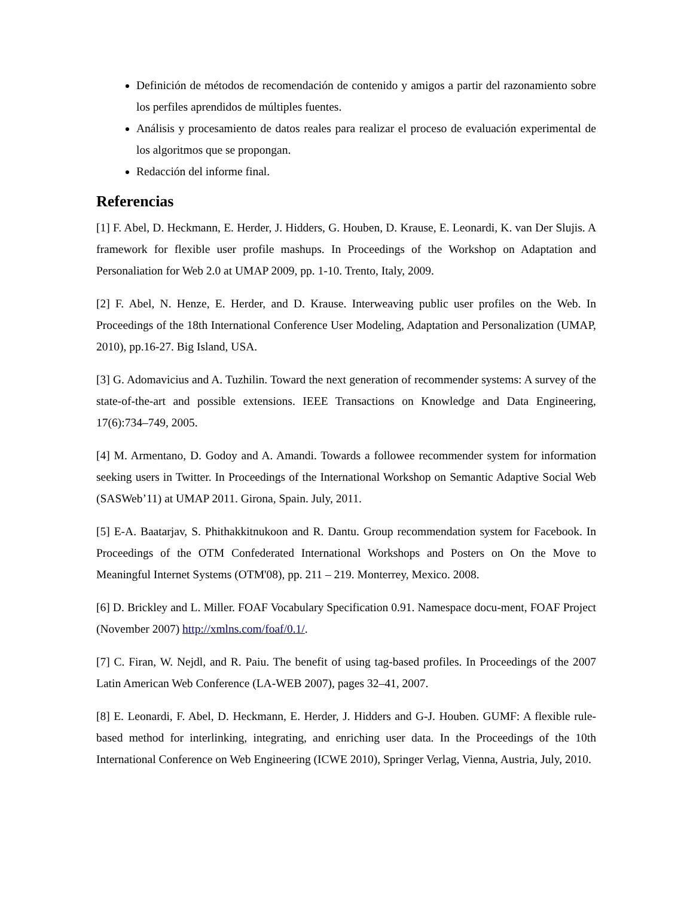Definición de métodos de recomendación de contenido y amigos a partir del razonamiento sobre los perfiles aprendidos de múltiples fuentes.
Análisis y procesamiento de datos reales para realizar el proceso de evaluación experimental de los algoritmos que se propongan.
Redacción del informe final.
Referencias
[1] F. Abel, D. Heckmann, E. Herder, J. Hidders, G. Houben, D. Krause, E. Leonardi, K. van Der Slujis. A framework for flexible user profile mashups. In Proceedings of the Workshop on Adaptation and Personaliation for Web 2.0 at UMAP 2009, pp. 1-10. Trento, Italy, 2009.
[2] F. Abel, N. Henze, E. Herder, and D. Krause. Interweaving public user profiles on the Web. In Proceedings of the 18th International Conference User Modeling, Adaptation and Personalization (UMAP, 2010), pp.16-27. Big Island, USA.
[3] G. Adomavicius and A. Tuzhilin. Toward the next generation of recommender systems: A survey of the state-of-the-art and possible extensions. IEEE Transactions on Knowledge and Data Engineering, 17(6):734–749, 2005.
[4] M. Armentano, D. Godoy and A. Amandi. Towards a followee recommender system for information seeking users in Twitter. In Proceedings of the International Workshop on Semantic Adaptive Social Web (SASWeb’11) at UMAP 2011. Girona, Spain. July, 2011.
[5] E-A. Baatarjav, S. Phithakkitnukoon and R. Dantu. Group recommendation system for Facebook. In Proceedings of the OTM Confederated International Workshops and Posters on On the Move to Meaningful Internet Systems (OTM'08), pp. 211 – 219. Monterrey, Mexico. 2008.
[6] D. Brickley and L. Miller. FOAF Vocabulary Specification 0.91. Namespace docu-ment, FOAF Project (November 2007) http://xmlns.com/foaf/0.1/.
[7] C. Firan, W. Nejdl, and R. Paiu. The benefit of using tag-based profiles. In Proceedings of the 2007 Latin American Web Conference (LA-WEB 2007), pages 32–41, 2007.
[8] E. Leonardi, F. Abel, D. Heckmann, E. Herder, J. Hidders and G-J. Houben. GUMF: A flexible rule-based method for interlinking, integrating, and enriching user data. In the Proceedings of the 10th International Conference on Web Engineering (ICWE 2010), Springer Verlag, Vienna, Austria, July, 2010.